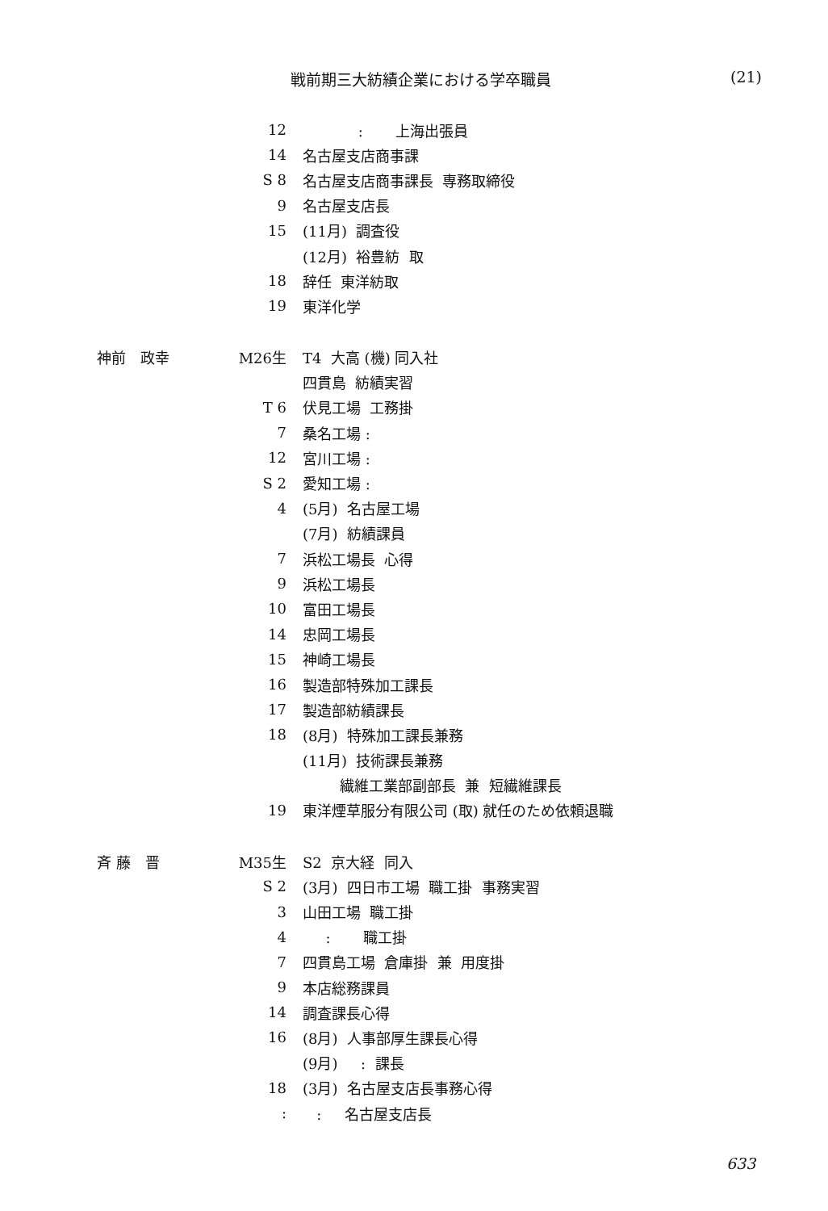戦前期三大紡績企業における学卒職員 (21)
12
: 上海出張員
14
名古屋支店商事課
S 8
名古屋支店商事課長 専務取締役
9
名古屋支店長
15
(11月) 調査役
(12月) 裕豊紡 取
18
辞任 東洋紡取
19
東洋化学
神前　政幸 M26生
T4 大高 (機) 同入社
四貫島 紡績実習
T 6
伏見工場 工務掛
7
桑名工場 :
12
宮川工場 :
S 2
愛知工場 :
4
(5月) 名古屋工場
(7月) 紡績課員
7
浜松工場長 心得
9
浜松工場長
10
富田工場長
14
忠岡工場長
15
神崎工場長
16
製造部特殊加工課長
17
製造部紡績課長
18
(8月) 特殊加工課長兼務
(11月) 技術課長兼務
繊維工業部副部長 兼 短繊維課長
19
東洋煙草服分有限公司 (取) 就任のため依頼退職
斉 藤　晋 M35生
S2 京大経 同入
S 2
(3月) 四日市工場 職工掛 事務実習
3
山田工場 職工掛
4
: 職工掛
7
四貫島工場 倉庫掛 兼 用度掛
9
本店総務課員
14
調査課長心得
16
(8月) 人事部厚生課長心得
(9月) : 課長
18
(3月) 名古屋支店長事務心得
:
: 名古屋支店長
633